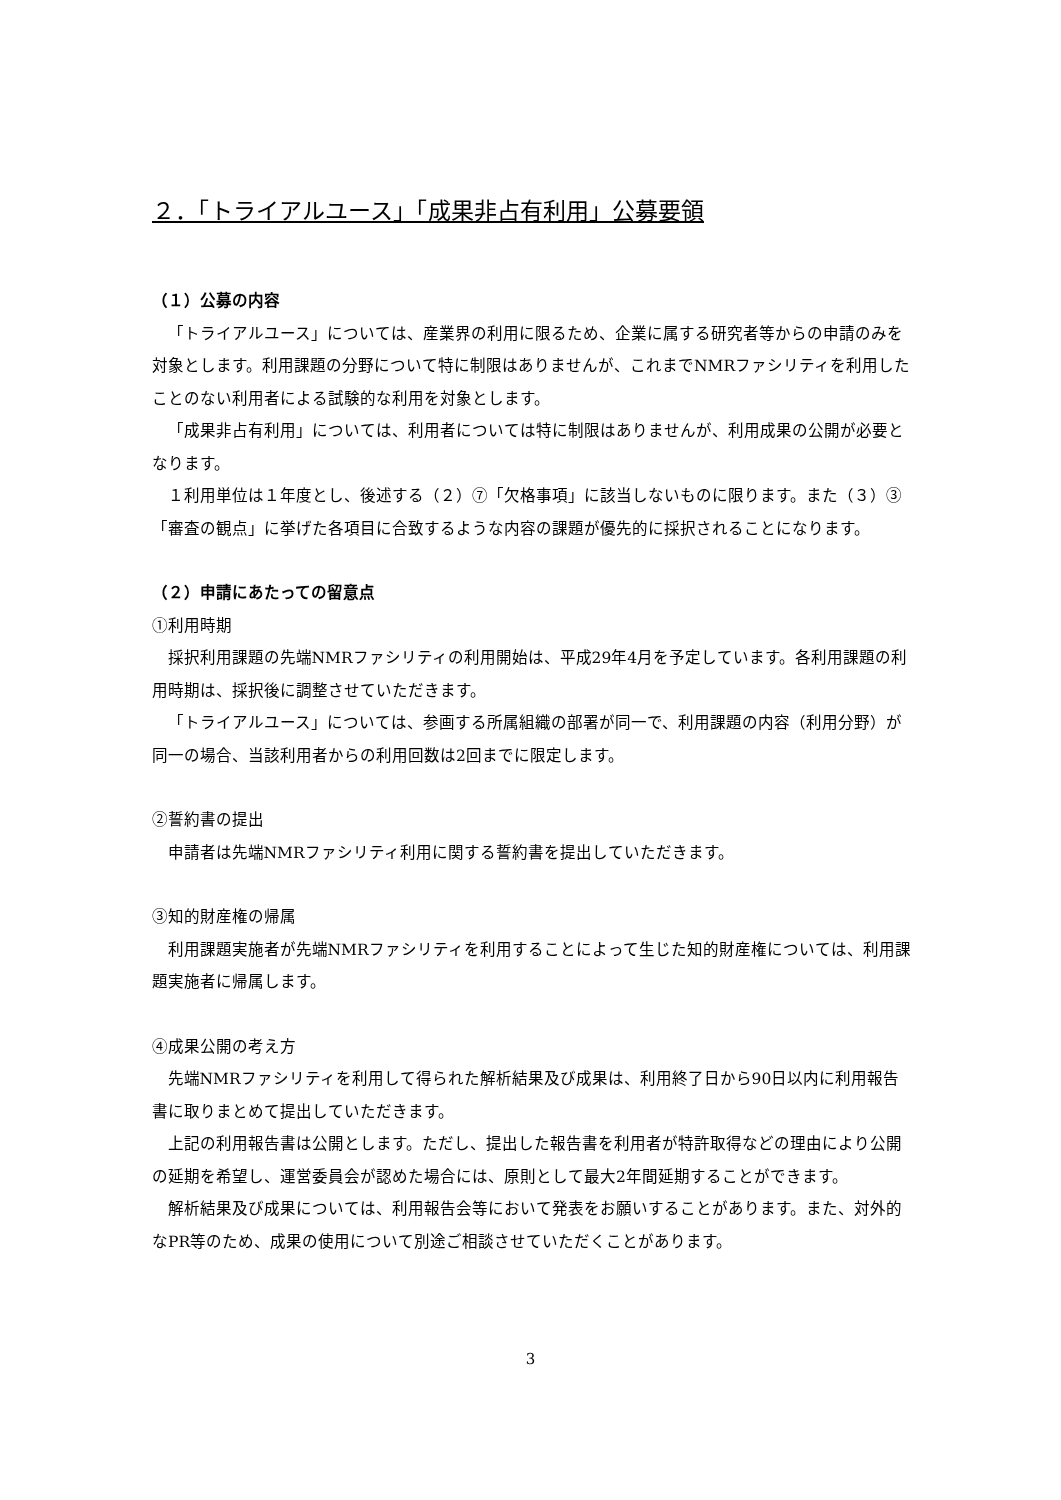２．「トライアルユース」「成果非占有利用」公募要領
（１）公募の内容
「トライアルユース」については、産業界の利用に限るため、企業に属する研究者等からの申請のみを対象とします。利用課題の分野について特に制限はありませんが、これまでNMRファシリティを利用したことのない利用者による試験的な利用を対象とします。
「成果非占有利用」については、利用者については特に制限はありませんが、利用成果の公開が必要となります。
１利用単位は１年度とし、後述する（２）⑦「欠格事項」に該当しないものに限ります。また（３）③「審査の観点」に挙げた各項目に合致するような内容の課題が優先的に採択されることになります。
（２）申請にあたっての留意点
①利用時期
採択利用課題の先端NMRファシリティの利用開始は、平成29年4月を予定しています。各利用課題の利用時期は、採択後に調整させていただきます。
「トライアルユース」については、参画する所属組織の部署が同一で、利用課題の内容（利用分野）が同一の場合、当該利用者からの利用回数は2回までに限定します。
②誓約書の提出
申請者は先端NMRファシリティ利用に関する誓約書を提出していただきます。
③知的財産権の帰属
利用課題実施者が先端NMRファシリティを利用することによって生じた知的財産権については、利用課題実施者に帰属します。
④成果公開の考え方
先端NMRファシリティを利用して得られた解析結果及び成果は、利用終了日から90日以内に利用報告書に取りまとめて提出していただきます。
上記の利用報告書は公開とします。ただし、提出した報告書を利用者が特許取得などの理由により公開の延期を希望し、運営委員会が認めた場合には、原則として最大2年間延期することができます。
解析結果及び成果については、利用報告会等において発表をお願いすることがあります。また、対外的なPR等のため、成果の使用について別途ご相談させていただくことがあります。
3